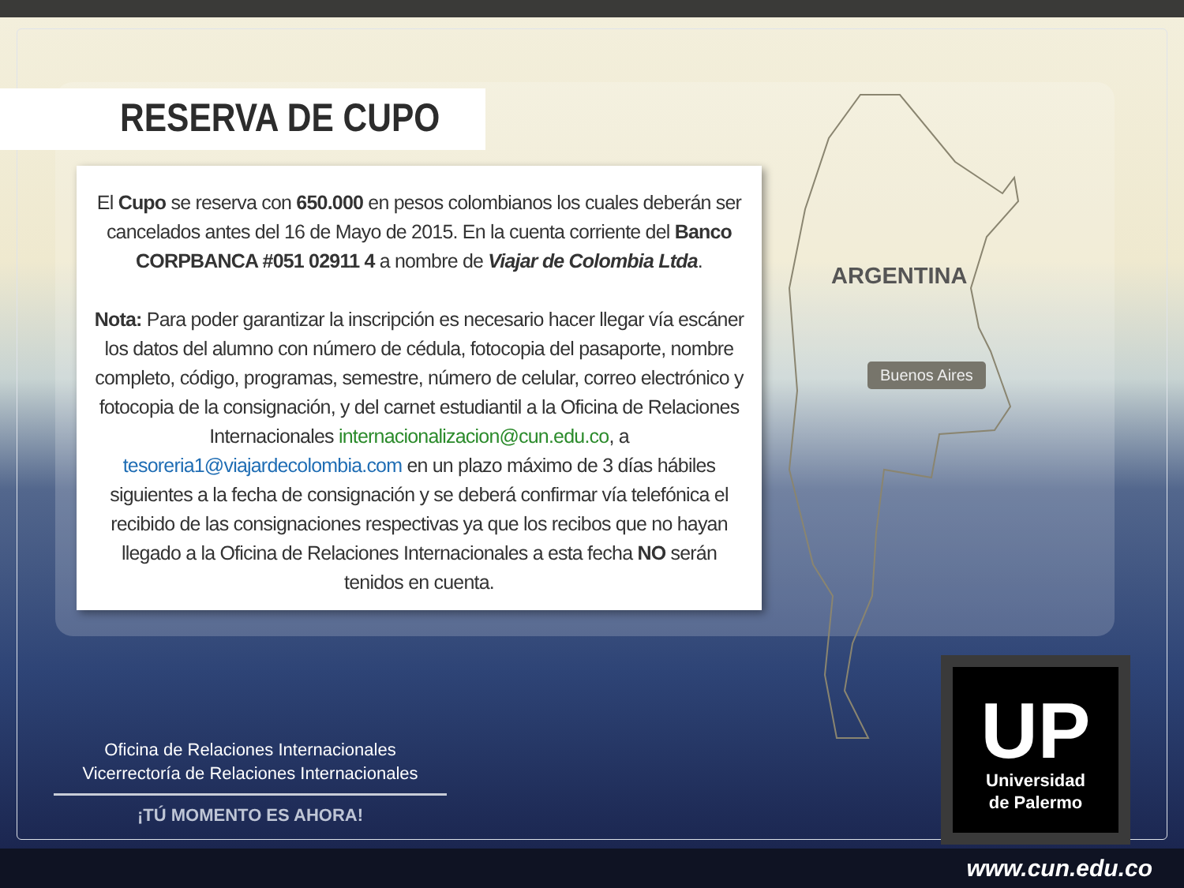RESERVA DE CUPO
El Cupo se reserva con 650.000 en pesos colombianos los cuales deberán ser cancelados antes del 16 de Mayo de 2015. En la cuenta corriente del Banco CORPBANCA #051 02911 4 a nombre de Viajar de Colombia Ltda.
Nota: Para poder garantizar la inscripción es necesario hacer llegar vía escáner los datos del alumno con número de cédula, fotocopia del pasaporte, nombre completo, código, programas, semestre, número de celular, correo electrónico y fotocopia de la consignación, y del carnet estudiantil a la Oficina de Relaciones Internacionales internacionalizacion@cun.edu.co, a tesoreria1@viajardecolombia.com en un plazo máximo de 3 días hábiles siguientes a la fecha de consignación y se deberá confirmar vía telefónica el recibido de las consignaciones respectivas ya que los recibos que no hayan llegado a la Oficina de Relaciones Internacionales a esta fecha NO serán tenidos en cuenta.
ARGENTINA
Buenos Aires
Oficina de Relaciones Internacionales
Vicerrectoría de Relaciones Internacionales
¡TÚ MOMENTO ES AHORA!
UP
Universidad
de Palermo
www.cun.edu.co